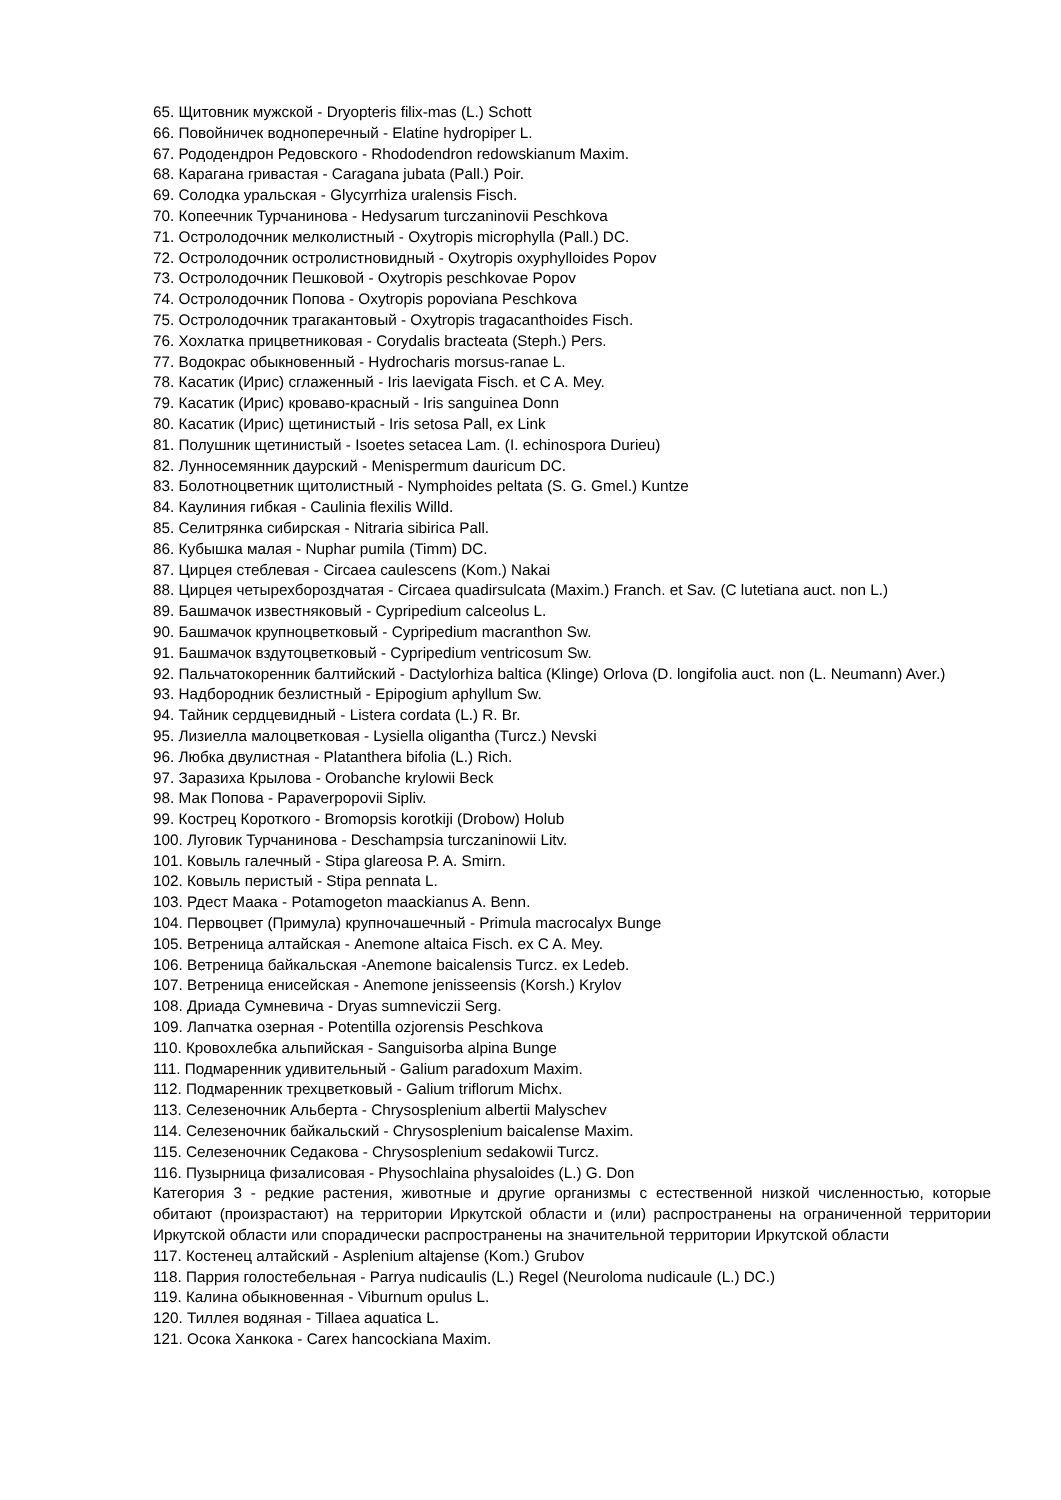65. Щитовник мужской - Dryopteris filix-mas (L.) Schott
66. Повойничек водноперечный - Elatine hydropiper L.
67. Рододендрон Редовского - Rhododendron redowskianum Maxim.
68. Карагана гривастая - Caragana jubata (Pall.) Poir.
69. Солодка уральская - Glycyrrhiza uralensis Fisch.
70. Копеечник Турчанинова - Hedysarum turczaninovii Peschkova
71. Остролодочник мелколистный - Oxytropis microphylla (Pall.) DC.
72. Остролодочник остролистновидный - Oxytropis oxyphylloides Popov
73. Остролодочник Пешковой - Oxytropis peschkovae Popov
74. Остролодочник Попова - Oxytropis popoviana Peschkova
75. Остролодочник трагакантовый - Oxytropis tragacanthoides Fisch.
76. Хохлатка прицветниковая - Corydalis bracteata (Steph.) Pers.
77. Водокрас обыкновенный - Hydrocharis morsus-ranae L.
78. Касатик (Ирис) сглаженный - Iris laevigata Fisch. et C A. Mey.
79. Касатик (Ирис) кроваво-красный - Iris sanguinea Donn
80. Касатик (Ирис) щетинистый - Iris setosa Pall, ex Link
81. Полушник щетинистый - Isoetes setacea Lam. (I. echinospora Durieu)
82. Лунносемянник даурский - Menispermum dauricum DC.
83. Болотноцветник щитолистный - Nymphoides peltata (S. G. Gmel.) Kuntze
84. Каулиния гибкая - Caulinia flexilis Willd.
85. Селитрянка сибирская - Nitraria sibirica Pall.
86. Кубышка малая - Nuphar pumila (Timm) DC.
87. Цирцея стеблевая - Circaea caulescens (Kom.) Nakai
88. Цирцея четырехбороздчатая - Circaea quadirsulcata (Maxim.) Franch. et Sav. (C lutetiana auct. non L.)
89. Башмачок известняковый - Cypripedium calceolus L.
90. Башмачок крупноцветковый - Cypripedium macranthon Sw.
91. Башмачок вздутоцветковый - Cypripedium ventricosum Sw.
92. Пальчатокоренник балтийский - Dactylorhiza baltica (Klinge) Orlova (D. longifolia auct. non (L. Neumann) Aver.)
93. Надбородник безлистный - Epipogium aphyllum Sw.
94. Тайник сердцевидный - Listera cordata (L.) R. Br.
95. Лизиелла малоцветковая - Lysiella oligantha (Turcz.) Nevski
96. Любка двулистная - Platanthera bifolia (L.) Rich.
97. Заразиха Крылова - Orobanche krylowii Beck
98. Мак Попова - Papaverpopovii Sipliv.
99. Кострец Короткого - Bromopsis korotkiji (Drobow) Holub
100. Луговик Турчанинова - Deschampsia turczaninowii Litv.
101. Ковыль галечный - Stipa glareosa P. A. Smirn.
102. Ковыль перистый - Stipa pennata L.
103. Рдест Маака - Potamogeton maackianus A. Benn.
104. Первоцвет (Примула) крупночашечный - Primula macrocalyx Bunge
105. Ветреница алтайская - Anemone altaica Fisch. ex C A. Mey.
106. Ветреница байкальская -Anemone baicalensis Turcz. ex Ledeb.
107. Ветреница енисейская - Anemone jenisseensis (Korsh.) Krylov
108. Дриада Сумневича - Dryas sumneviczii Serg.
109. Лапчатка озерная - Potentilla ozjorensis Peschkova
110. Кровохлебка альпийская - Sanguisorba alpina Bunge
111. Подмаренник удивительный - Galium paradoxum Maxim.
112. Подмаренник трехцветковый - Galium triflorum Michx.
113. Селезеночник Альберта - Chrysosplenium albertii Malyschev
114. Селезеночник байкальский - Chrysosplenium baicalense Maxim.
115. Селезеночник Седакова - Chrysosplenium sedakowii Turcz.
116. Пузырница физалисовая - Physochlaina physaloides (L.) G. Don
Категория 3 - редкие растения, животные и другие организмы с естественной низкой численностью, которые обитают (произрастают) на территории Иркутской области и (или) распространены на ограниченной территории Иркутской области или спорадически распространены на значительной территории Иркутской области
117. Костенец алтайский - Asplenium altajense (Kom.) Grubov
118. Паррия голостебельная - Parrya nudicaulis (L.) Regel (Neuroloma nudicaule (L.) DC.)
119. Калина обыкновенная - Viburnum opulus L.
120. Тиллея водяная - Tillaea aquatica L.
121. Осока Ханкока - Carex hancockiana Maxim.